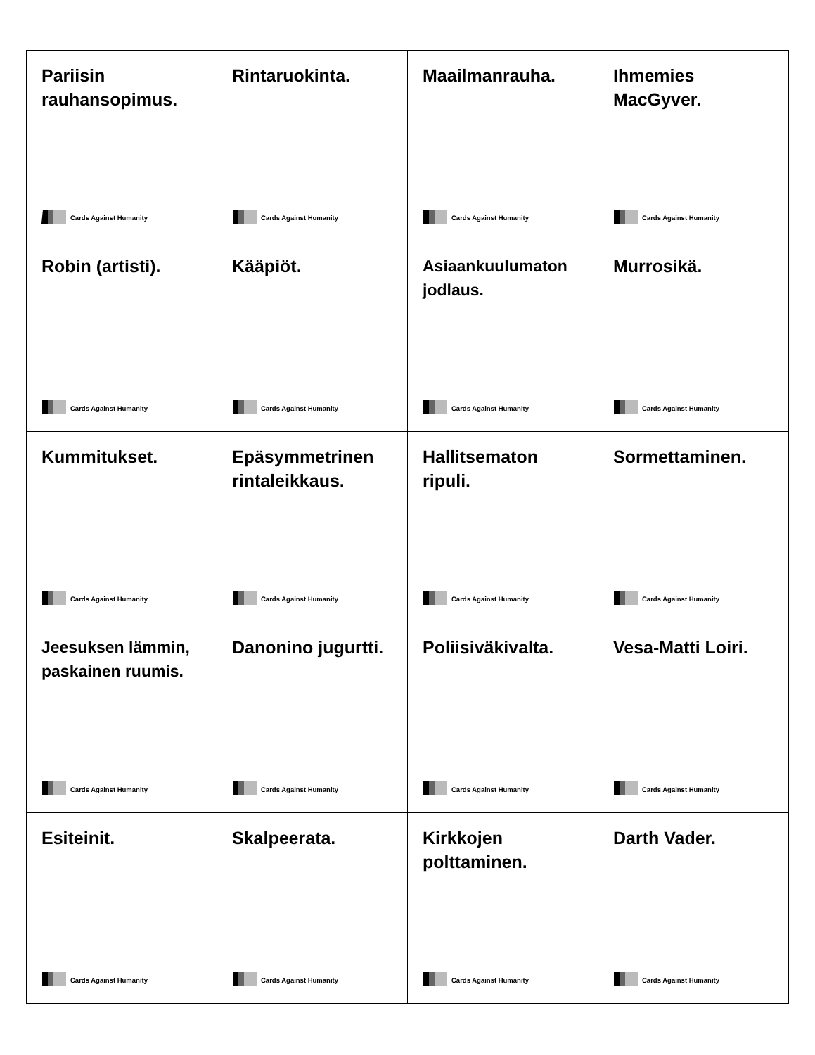| Pariisin rauhansopimus. Cards Against Humanity | Rintaruokinta. Cards Against Humanity | Maailmanrauha. Cards Against Humanity | Ihmemies MacGyver. Cards Against Humanity |
| Robin (artisti). Cards Against Humanity | Kääpiöt. Cards Against Humanity | Asiaankuulumaton jodlaus. Cards Against Humanity | Murrosikä. Cards Against Humanity |
| Kummitukset. Cards Against Humanity | Epäsymmetrinen rintaleikkaus. Cards Against Humanity | Hallitsematon ripuli. Cards Against Humanity | Sormettaminen. Cards Against Humanity |
| Jeesuksen lämmin, paskainen ruumis. Cards Against Humanity | Danonino jugurtti. Cards Against Humanity | Poliisiväkivalta. Cards Against Humanity | Vesa-Matti Loiri. Cards Against Humanity |
| Esiteinit. Cards Against Humanity | Skalpeerata. Cards Against Humanity | Kirkkojen polttaminen. Cards Against Humanity | Darth Vader. Cards Against Humanity |